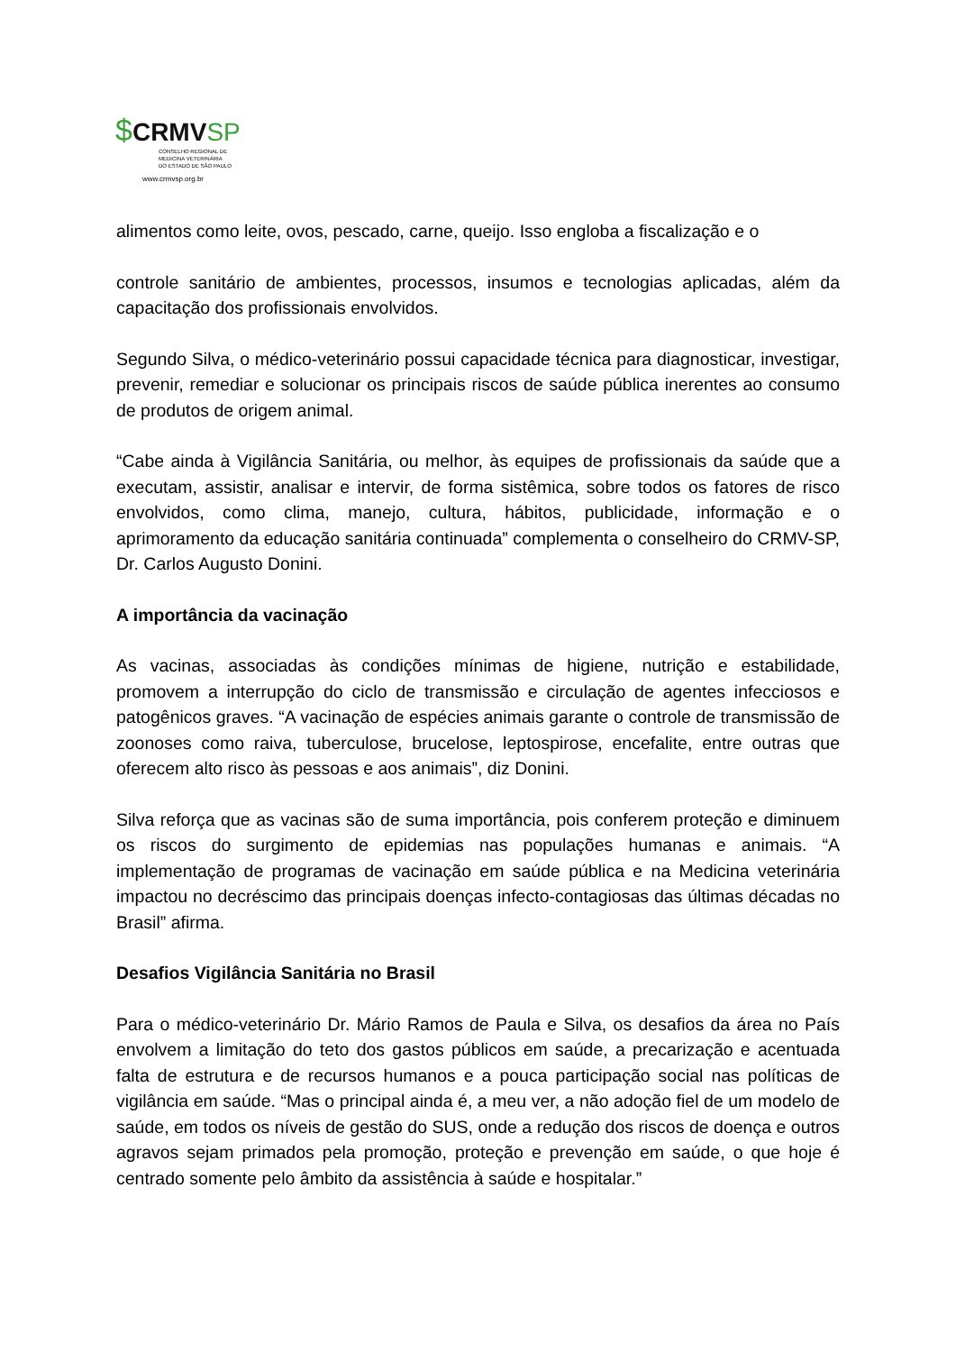$CRMVSP
CONSELHO REGIONAL DE
MEDICINA VETERINÁRIA
DO ESTADO DE SÃO PAULO
www.crmvsp.org.br
alimentos como leite, ovos, pescado, carne, queijo. Isso engloba a fiscalização e o
controle sanitário de ambientes, processos, insumos e tecnologias aplicadas, além da capacitação dos profissionais envolvidos.
Segundo Silva, o médico-veterinário possui capacidade técnica para diagnosticar, investigar, prevenir, remediar e solucionar os principais riscos de saúde pública inerentes ao consumo de produtos de origem animal.
“Cabe ainda à Vigilância Sanitária, ou melhor, às equipes de profissionais da saúde que a executam, assistir, analisar e intervir, de forma sistêmica, sobre todos os fatores de risco envolvidos, como clima, manejo, cultura, hábitos, publicidade, informação e o aprimoramento da educação sanitária continuada” complementa o conselheiro do CRMV-SP, Dr. Carlos Augusto Donini.
A importância da vacinação
As vacinas, associadas às condições mínimas de higiene, nutrição e estabilidade, promovem a interrupção do ciclo de transmissão e circulação de agentes infecciosos e patogênicos graves. “A vacinação de espécies animais garante o controle de transmissão de zoonoses como raiva, tuberculose, brucelose, leptospirose, encefalite, entre outras que oferecem alto risco às pessoas e aos animais”, diz Donini.
Silva reforça que as vacinas são de suma importância, pois conferem proteção e diminuem os riscos do surgimento de epidemias nas populações humanas e animais. “A implementação de programas de vacinação em saúde pública e na Medicina veterinária impactou no decréscimo das principais doenças infecto-contagiosas das últimas décadas no Brasil” afirma.
Desafios Vigilância Sanitária no Brasil
Para o médico-veterinário Dr. Mário Ramos de Paula e Silva, os desafios da área no País envolvem a limitação do teto dos gastos públicos em saúde, a precarização e acentuada falta de estrutura e de recursos humanos e a pouca participação social nas políticas de vigilância em saúde. “Mas o principal ainda é, a meu ver, a não adoção fiel de um modelo de saúde, em todos os níveis de gestão do SUS, onde a redução dos riscos de doença e outros agravos sejam primados pela promoção, proteção e prevenção em saúde, o que hoje é centrado somente pelo âmbito da assistência à saúde e hospitalar.”